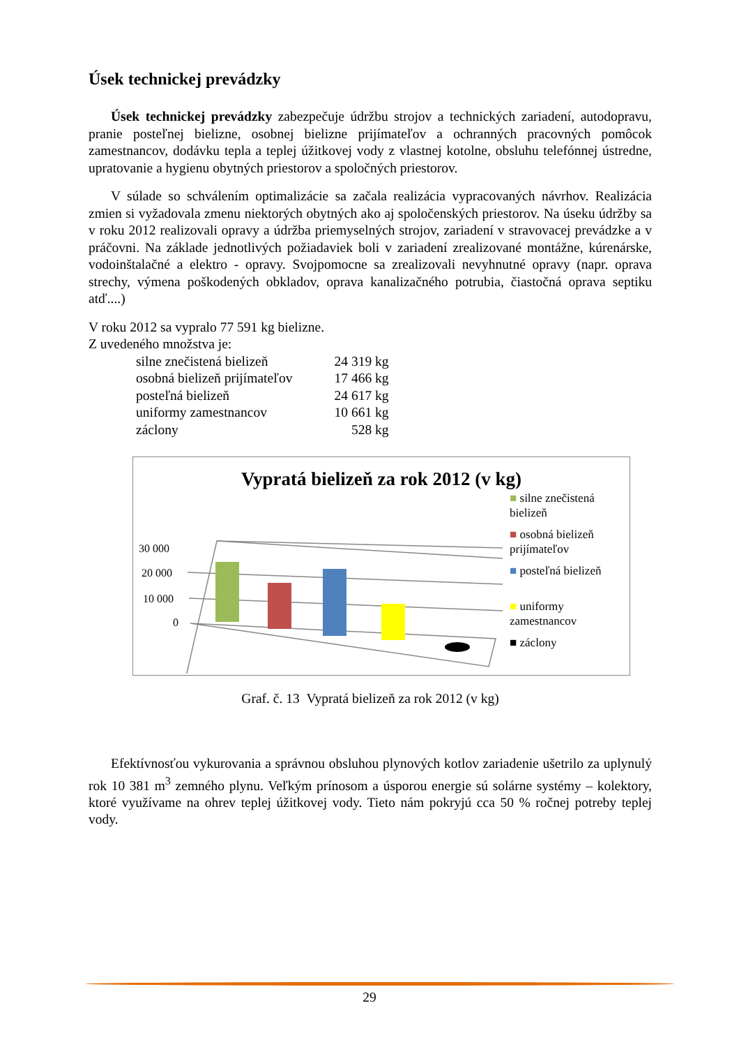Úsek technickej prevádzky
Úsek technickej prevádzky zabezpečuje údržbu strojov a technických zariadení, autodopravu, pranie posteľnej bielizne, osobnej bielizne prijímateľov a ochranných pracovných pomôcok zamestnancov, dodávku tepla a teplej úžitkovej vody z vlastnej kotolne, obsluhu telefónnej ústredne, upratovanie a hygienu obytných priestorov a spoločných priestorov.
V súlade so schválením optimalizácie sa začala realizácia vypracovaných návrhov. Realizácia zmien si vyžadovala zmenu niektorých obytných ako aj spoločenských priestorov. Na úseku údržby sa v roku 2012 realizovali opravy a údržba priemyselných strojov, zariadení v stravovacej prevádzke a v práčovni. Na základe jednotlivých požiadaviek boli v zariadení zrealizované montážne, kúrenárske, vodoinštalačné a elektro - opravy. Svojpomocne sa zrealizovali nevyhnutné opravy (napr. oprava strechy, výmena poškodených obkladov, oprava kanalizačného potrubia, čiastočná oprava septiku atď....)
V roku 2012 sa vypralo 77 591 kg bielizne.
Z uvedeného množstva je:
| silne znečistená bielizeň | 24 319 kg |
| osobná bielizeň prijímateľov | 17 466 kg |
| posteľná bielizeň | 24 617 kg |
| uniformy zamestnancov | 10 661 kg |
| záclony | 528 kg |
Vypratá bielizeň za rok 2012 (v kg)
30 000
20 000
10 000
0
■ silne znečistená bielizeň
■ osobná bielizeň prijímateľov
■ posteľná bielizeň
■ uniformy zamestnancov
■ záclony
Graf. č. 13 Vypratá bielizeň za rok 2012 (v kg)
Efektívnosťou vykurovania a správnou obsluhou plynových kotlov zariadenie ušetrilo za uplynulý rok 10 381 m<sup>3</sup> zemného plynu. Veľkým prínosom a úsporou energie sú solárne systémy – kolektory, ktoré využívame na ohrev teplej úžitkovej vody. Tieto nám pokryjú cca 50 % ročnej potreby teplej vody.
29